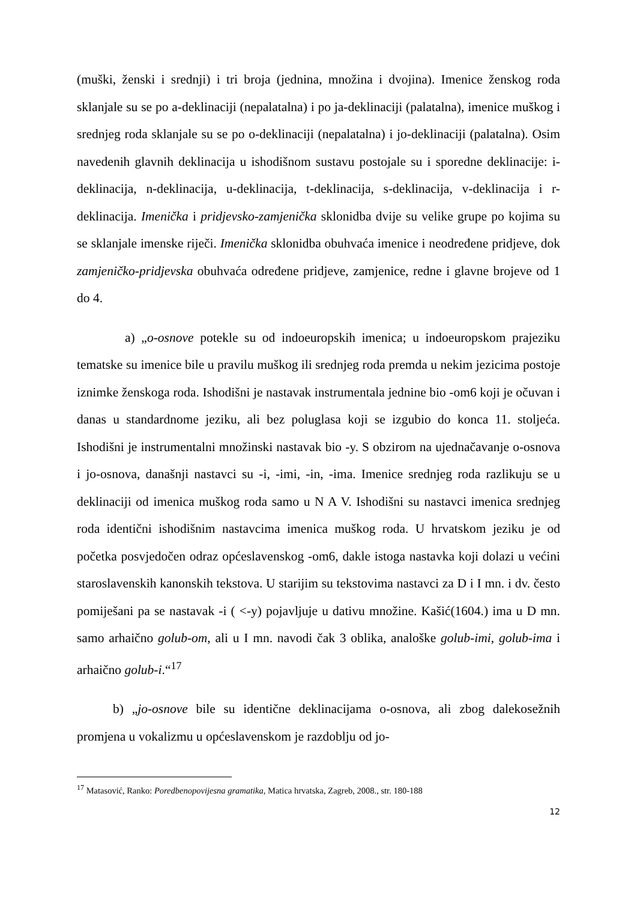(muški, ženski i srednji) i tri broja (jednina, množina i dvojina). Imenice ženskog roda sklanjale su se po a-deklinaciji (nepalatalna) i po ja-deklinaciji (palatalna), imenice muškog i srednjeg roda sklanjale su se po o-deklinaciji (nepalatalna) i jo-deklinaciji (palatalna). Osim navedenih glavnih deklinacija u ishodišnom sustavu postojale su i sporedne deklinacije: i-deklinacija, n-deklinacija, u-deklinacija, t-deklinacija, s-deklinacija, v-deklinacija i r-deklinacija. Imenička i pridjevsko-zamjenička sklonidba dvije su velike grupe po kojima su se sklanjale imenske riječi. Imenička sklonidba obuhvaća imenice i neodređene pridjeve, dok zamjeničko-pridjevska obuhvaća određene pridjeve, zamjenice, redne i glavne brojeve od 1 do 4.
a) „o-osnove potekle su od indoeuropskih imenica; u indoeuropskom prajeziku tematske su imenice bile u pravilu muškog ili srednjeg roda premda u nekim jezicima postoje iznimke ženskoga roda. Ishodišni je nastavak instrumentala jednine bio -om6 koji je očuvan i danas u standardnome jeziku, ali bez poluglasa koji se izgubio do konca 11. stoljeća. Ishodišni je instrumentalni množinski nastavak bio -y. S obzirom na ujednačavanje o-osnova i jo-osnova, današnji nastavci su -i, -imi, -in, -ima. Imenice srednjeg roda razlikuju se u deklinaciji od imenica muškog roda samo u N A V. Ishodišni su nastavci imenica srednjeg roda identični ishodišnim nastavcima imenica muškog roda. U hrvatskom jeziku je od početka posvjedočen odraz općeslavenskog -om6, dakle istoga nastavka koji dolazi u većini staroslavenskih kanonskih tekstova. U starijim su tekstovima nastavci za D i I mn. i dv. često pomiješani pa se nastavak -i ( <-y) pojavljuje u dativu množine. Kašić(1604.) ima u D mn. samo arhaično golub-om, ali u I mn. navodi čak 3 oblika, analoške golub-imi, golub-ima i arhaično golub-i.“<sup>17</sup>
b) „jo-osnove bile su identične deklinacijama o-osnova, ali zbog dalekosežnih promjena u vokalizmu u općeslavenskom je razdoblju od jo-
<sup>17</sup> Matasović, Ranko: Poredbenopovijesna gramatika, Matica hrvatska, Zagreb, 2008., str. 180-188
12